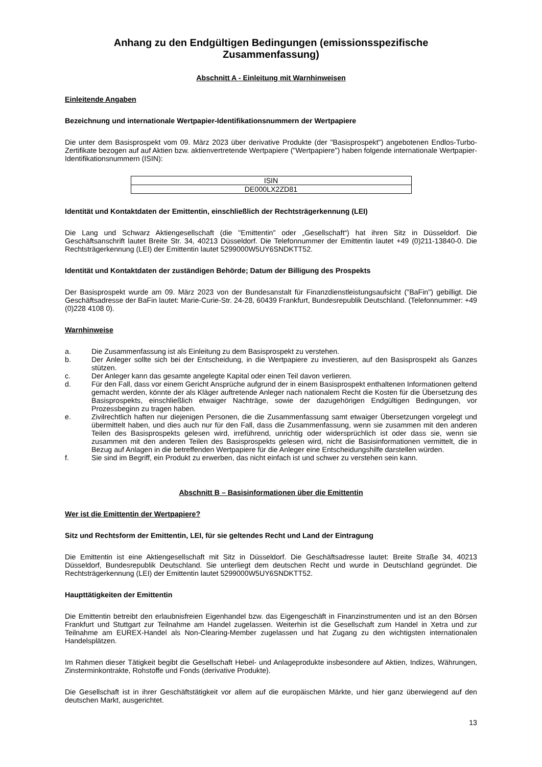Anhang zu den Endgültigen Bedingungen (emissionsspezifische Zusammenfassung)
Abschnitt A - Einleitung mit Warnhinweisen
Einleitende Angaben
Bezeichnung und internationale Wertpapier-Identifikationsnummern der Wertpapiere
Die unter dem Basisprospekt vom 09. März 2023 über derivative Produkte (der "Basisprospekt") angebotenen Endlos-Turbo-Zertifikate bezogen auf auf Aktien bzw. aktienvertretende Wertpapiere ("Wertpapiere") haben folgende internationale Wertpapier-Identifikationsnummern (ISIN):
| ISIN |
| --- |
| DE000LX2ZD81 |
Identität und Kontaktdaten der Emittentin, einschließlich der Rechtsträgerkennung (LEI)
Die Lang und Schwarz Aktiengesellschaft (die "Emittentin" oder „Gesellschaft“) hat ihren Sitz in Düsseldorf. Die Geschäftsanschrift lautet Breite Str. 34, 40213 Düsseldorf. Die Telefonnummer der Emittentin lautet +49 (0)211-13840-0. Die Rechtsträgerkennung (LEI) der Emittentin lautet 5299000W5UY6SNDKTT52.
Identität und Kontaktdaten der zuständigen Behörde; Datum der Billigung des Prospekts
Der Basisprospekt wurde am 09. März 2023 von der Bundesanstalt für Finanzdienstleistungsaufsicht ("BaFin") gebilligt. Die Geschäftsadresse der BaFin lautet: Marie-Curie-Str. 24-28, 60439 Frankfurt, Bundesrepublik Deutschland. (Telefonnummer: +49 (0)228 4108 0).
Warnhinweise
a. Die Zusammenfassung ist als Einleitung zu dem Basisprospekt zu verstehen.
b. Der Anleger sollte sich bei der Entscheidung, in die Wertpapiere zu investieren, auf den Basisprospekt als Ganzes stützen.
c. Der Anleger kann das gesamte angelegte Kapital oder einen Teil davon verlieren.
d. Für den Fall, dass vor einem Gericht Ansprüche aufgrund der in einem Basisprospekt enthaltenen Informationen geltend gemacht werden, könnte der als Kläger auftretende Anleger nach nationalem Recht die Kosten für die Übersetzung des Basisprospekts, einschließlich etwaiger Nachträge, sowie der dazugehörigen Endgültigen Bedingungen, vor Prozessbeginn zu tragen haben.
e. Zivilrechtlich haften nur diejenigen Personen, die die Zusammenfassung samt etwaiger Übersetzungen vorgelegt und übermittelt haben, und dies auch nur für den Fall, dass die Zusammenfassung, wenn sie zusammen mit den anderen Teilen des Basisprospekts gelesen wird, irreführend, unrichtig oder widersprüchlich ist oder dass sie, wenn sie zusammen mit den anderen Teilen des Basisprospekts gelesen wird, nicht die Basisinformationen vermittelt, die in Bezug auf Anlagen in die betreffenden Wertpapiere für die Anleger eine Entscheidungshilfe darstellen würden.
f. Sie sind im Begriff, ein Produkt zu erwerben, das nicht einfach ist und schwer zu verstehen sein kann.
Abschnitt B – Basisinformationen über die Emittentin
Wer ist die Emittentin der Wertpapiere?
Sitz und Rechtsform der Emittentin, LEI, für sie geltendes Recht und Land der Eintragung
Die Emittentin ist eine Aktiengesellschaft mit Sitz in Düsseldorf. Die Geschäftsadresse lautet: Breite Straße 34, 40213 Düsseldorf, Bundesrepublik Deutschland. Sie unterliegt dem deutschen Recht und wurde in Deutschland gegründet. Die Rechtsträgerkennung (LEI) der Emittentin lautet 5299000W5UY6SNDKTT52.
Haupttätigkeiten der Emittentin
Die Emittentin betreibt den erlaubnisfreien Eigenhandel bzw. das Eigengeschäft in Finanzinstrumenten und ist an den Börsen Frankfurt und Stuttgart zur Teilnahme am Handel zugelassen. Weiterhin ist die Gesellschaft zum Handel in Xetra und zur Teilnahme am EUREX-Handel als Non-Clearing-Member zugelassen und hat Zugang zu den wichtigsten internationalen Handelsplätzen.
Im Rahmen dieser Tätigkeit begibt die Gesellschaft Hebel- und Anlageprodukte insbesondere auf Aktien, Indizes, Währungen, Zinsterminkontrakte, Rohstoffe und Fonds (derivative Produkte).
Die Gesellschaft ist in ihrer Geschäftstätigkeit vor allem auf die europäischen Märkte, und hier ganz überwiegend auf den deutschen Markt, ausgerichtet.
13